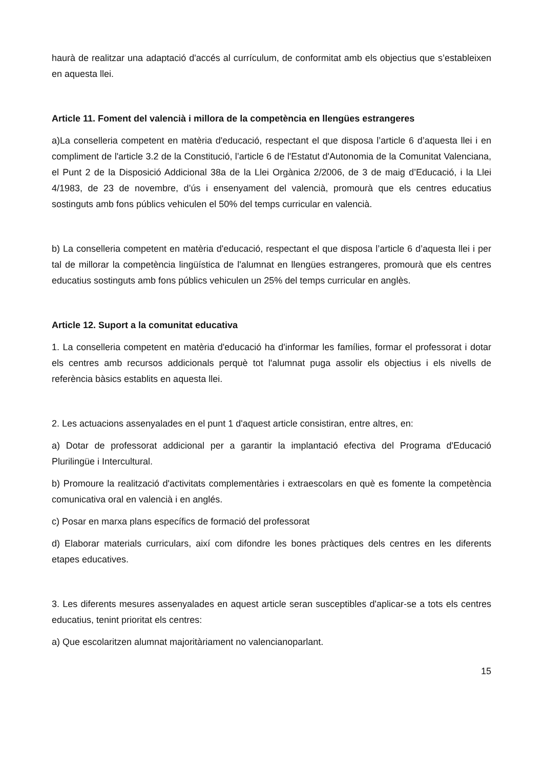haurà de realitzar una adaptació d'accés al currículum, de conformitat amb els objectius que s’estableixen en aquesta llei.
Article 11. Foment del valencià i millora de la competència en llengües estrangeres
a)La conselleria competent en matèria d'educació, respectant el que disposa l’article 6 d’aquesta llei i en compliment de l'article 3.2 de la Constitució, l’article 6 de l'Estatut d'Autonomia de la Comunitat Valenciana, el Punt 2 de la Disposició Addicional 38a de la Llei Orgànica 2/2006, de 3 de maig d’Educació, i la Llei 4/1983, de 23 de novembre, d’ús i ensenyament del valencià, promourà que els centres educatius sostinguts amb fons públics vehiculen el 50% del temps curricular en valencià.
b) La conselleria competent en matèria d'educació, respectant el que disposa l’article 6 d’aquesta llei i per tal de millorar la competència lingüística de l'alumnat en llengües estrangeres, promourà que els centres educatius sostinguts amb fons públics vehiculen un 25% del temps curricular en anglès.
Article 12. Suport a la comunitat educativa
1. La conselleria competent en matèria d'educació ha d'informar les famílies, formar el professorat i dotar els centres amb recursos addicionals perquè tot l'alumnat puga assolir els objectius i els nivells de referència bàsics establits en aquesta llei.
2. Les actuacions assenyalades en el punt 1 d'aquest article consistiran, entre altres, en:
a) Dotar de professorat addicional per a garantir la implantació efectiva del Programa d'Educació Plurilingüe i Intercultural.
b) Promoure la realització d'activitats complementàries i extraescolars en què es fomente la competència comunicativa oral en valencià i en anglés.
c) Posar en marxa plans específics de formació del professorat
d) Elaborar materials curriculars, així com difondre les bones pràctiques dels centres en les diferents etapes educatives.
3. Les diferents mesures assenyalades en aquest article seran susceptibles d'aplicar-se a tots els centres educatius, tenint prioritat els centres:
a) Que escolaritzen alumnat majoritàriament no valencianoparlant.
15